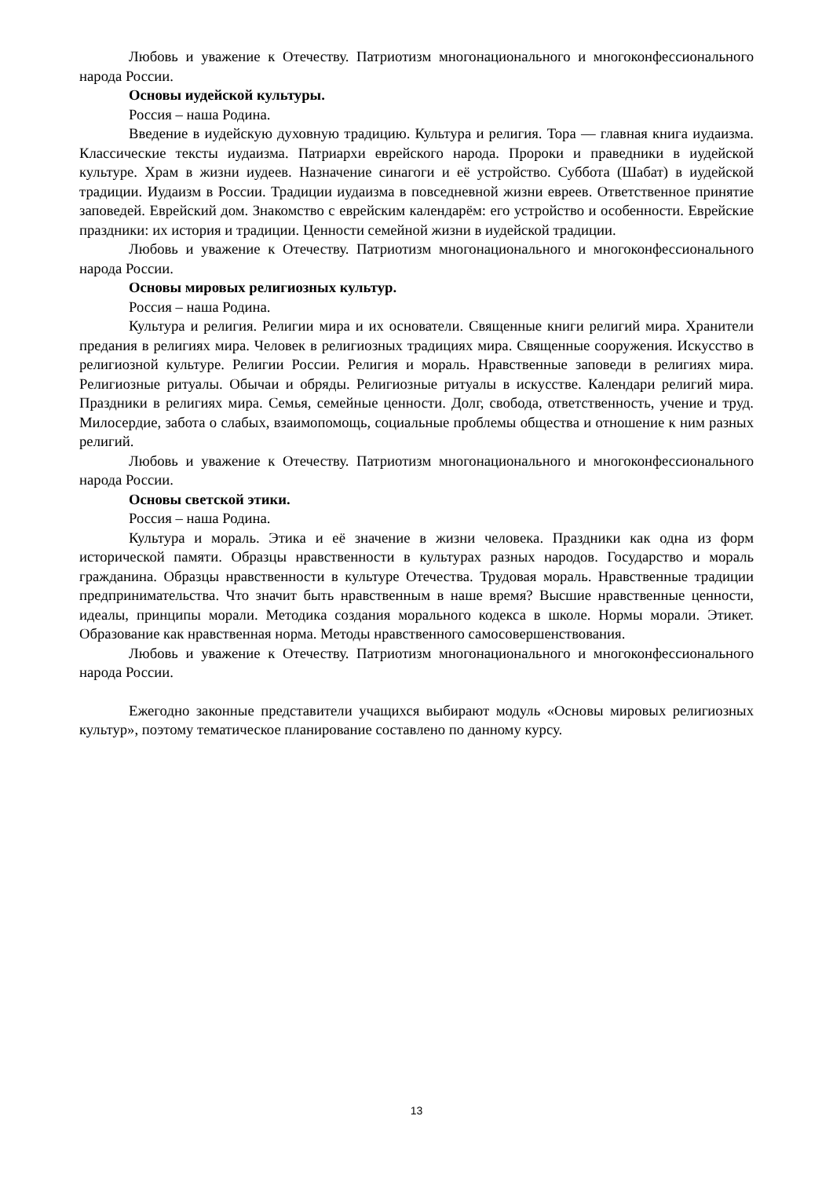Любовь и уважение к Отечеству. Патриотизм многонационального и многоконфессионального народа России.
Основы иудейской культуры.
Россия – наша Родина.
Введение в иудейскую духовную традицию. Культура и религия. Тора — главная книга иудаизма. Классические тексты иудаизма. Патриархи еврейского народа. Пророки и праведники в иудейской культуре. Храм в жизни иудеев. Назначение синагоги и её устройство. Суббота (Шабат) в иудейской традиции. Иудаизм в России. Традиции иудаизма в повседневной жизни евреев. Ответственное принятие заповедей. Еврейский дом. Знакомство с еврейским календарём: его устройство и особенности. Еврейские праздники: их история и традиции. Ценности семейной жизни в иудейской традиции.
Любовь и уважение к Отечеству. Патриотизм многонационального и многоконфессионального народа России.
Основы мировых религиозных культур.
Россия – наша Родина.
Культура и религия. Религии мира и их основатели. Священные книги религий мира. Хранители предания в религиях мира. Человек в религиозных традициях мира. Священные сооружения. Искусство в религиозной культуре. Религии России. Религия и мораль. Нравственные заповеди в религиях мира. Религиозные ритуалы. Обычаи и обряды. Религиозные ритуалы в искусстве. Календари религий мира. Праздники в религиях мира. Семья, семейные ценности. Долг, свобода, ответственность, учение и труд. Милосердие, забота о слабых, взаимопомощь, социальные проблемы общества и отношение к ним разных религий.
Любовь и уважение к Отечеству. Патриотизм многонационального и многоконфессионального народа России.
Основы светской этики.
Россия – наша Родина.
Культура и мораль. Этика и её значение в жизни человека. Праздники как одна из форм исторической памяти. Образцы нравственности в культурах разных народов. Государство и мораль гражданина. Образцы нравственности в культуре Отечества. Трудовая мораль. Нравственные традиции предпринимательства. Что значит быть нравственным в наше время? Высшие нравственные ценности, идеалы, принципы морали. Методика создания морального кодекса в школе. Нормы морали. Этикет. Образование как нравственная норма. Методы нравственного самосовершенствования.
Любовь и уважение к Отечеству. Патриотизм многонационального и многоконфессионального народа России.
Ежегодно законные представители учащихся выбирают модуль «Основы мировых религиозных культур», поэтому тематическое планирование составлено по данному курсу.
13